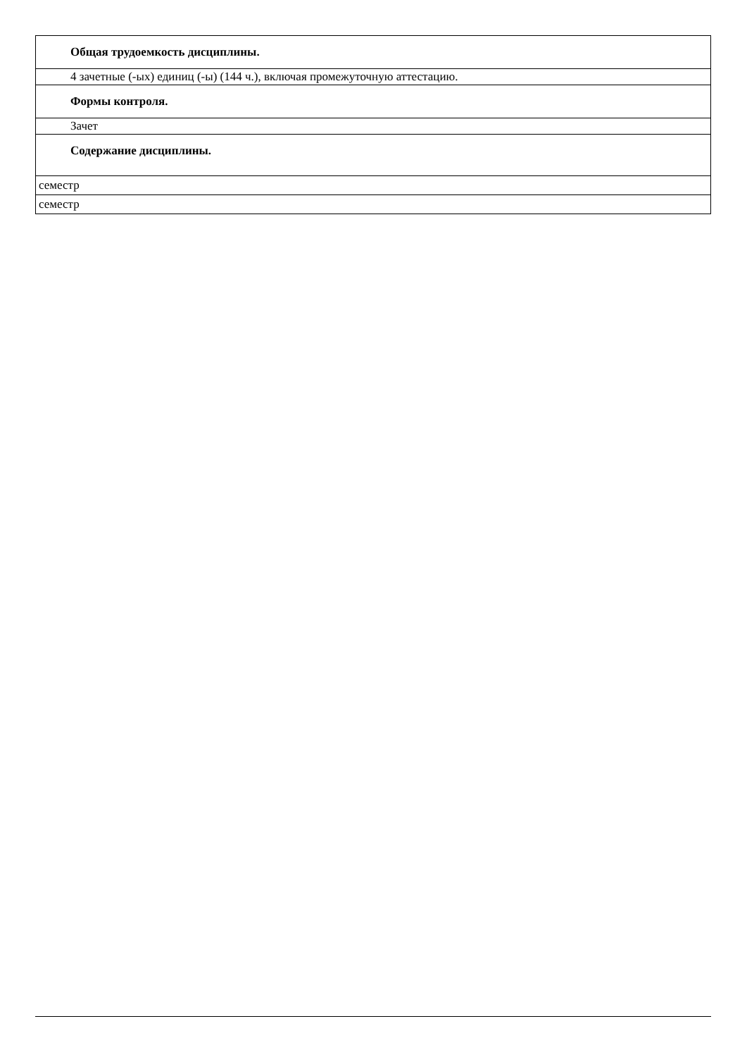| Общая трудоемкость дисциплины. |
| 4 зачетные (-ых) единиц (-ы) (144 ч.), включая промежуточную аттестацию. |
| Формы контроля. |
| Зачет |
| Содержание дисциплины. |
| семестр |
| семестр |